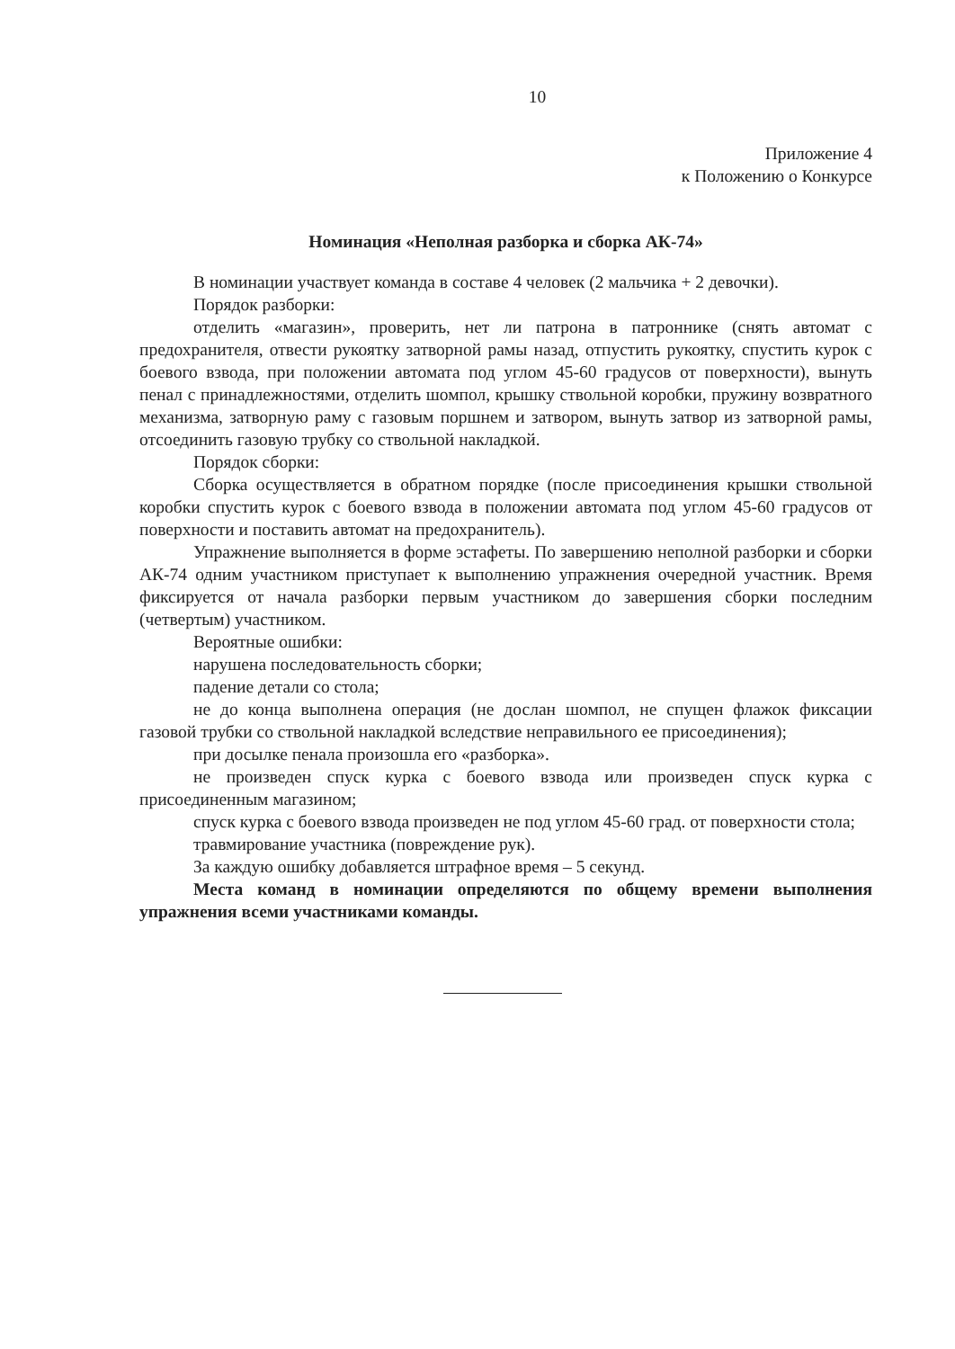10
Приложение 4
к Положению о Конкурсе
Номинация «Неполная разборка и сборка АК-74»
В номинации участвует команда в составе 4 человек (2 мальчика + 2 девочки).
Порядок разборки:
отделить «магазин», проверить, нет ли патрона в патроннике (снять автомат с предохранителя, отвести рукоятку затворной рамы назад, отпустить рукоятку, спустить курок с боевого взвода, при положении автомата под углом 45-60 градусов от поверхности), вынуть пенал с принадлежностями, отделить шомпол, крышку ствольной коробки, пружину возвратного механизма, затворную раму с газовым поршнем и затвором, вынуть затвор из затворной рамы, отсоединить газовую трубку со ствольной накладкой.
Порядок сборки:
Сборка осуществляется в обратном порядке (после присоединения крышки ствольной коробки спустить курок с боевого взвода в положении автомата под углом 45-60 градусов от поверхности и поставить автомат на предохранитель).
Упражнение выполняется в форме эстафеты. По завершению неполной разборки и сборки АК-74 одним участником приступает к выполнению упражнения очередной участник. Время фиксируется от начала разборки первым участником до завершения сборки последним (четвертым) участником.
Вероятные ошибки:
нарушена последовательность сборки;
падение детали со стола;
не до конца выполнена операция (не дослан шомпол, не спущен флажок фиксации газовой трубки со ствольной накладкой вследствие неправильного ее присоединения);
при досылке пенала произошла его «разборка».
не произведен спуск курка с боевого взвода или произведен спуск курка с присоединенным магазином;
спуск курка с боевого взвода произведен не под углом 45-60 град. от поверхности стола;
травмирование участника (повреждение рук).
За каждую ошибку добавляется штрафное время – 5 секунд.
Места команд в номинации определяются по общему времени выполнения упражнения всеми участниками команды.